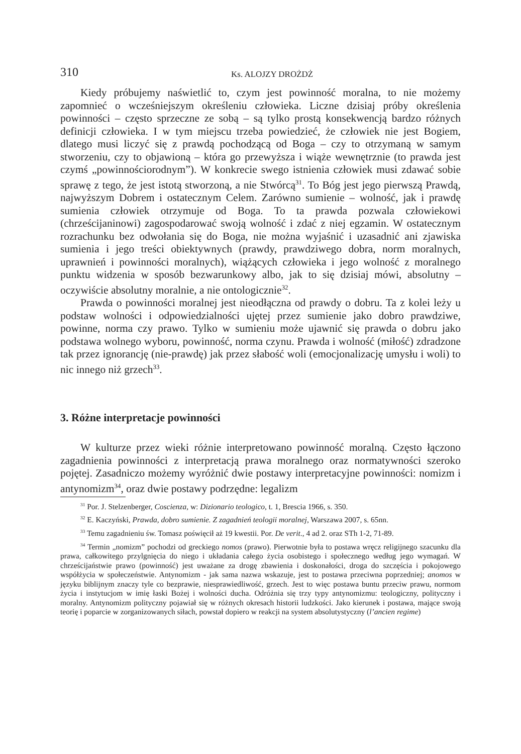310 Ks. ALOJZY DROŻDŻ
Kiedy próbujemy naświetlić to, czym jest powinność moralna, to nie możemy zapomnieć o wcześniejszym określeniu człowieka. Liczne dzisiaj próby określenia powinności – często sprzeczne ze sobą – są tylko prostą konsekwencją bardzo różnych definicji człowieka. I w tym miejscu trzeba powiedzieć, że człowiek nie jest Bogiem, dlatego musi liczyć się z prawdą pochodzącą od Boga – czy to otrzymaną w samym stworzeniu, czy to objawioną – która go przewyższa i wiąże wewnętrznie (to prawda jest czymś „powinnościorodnym”). W konkrecie swego istnienia człowiek musi zdawać sobie sprawę z tego, że jest istotą stworzoną, a nie Stwórcą<sup>31</sup>. To Bóg jest jego pierwszą Prawdą, najwyższym Dobrem i ostatecznym Celem. Zarówno sumienie – wolność, jak i prawdę sumienia człowiek otrzymuje od Boga. To ta prawda pozwala człowiekowi (chrześcijaninowi) zagospodarować swoją wolność i zdać z niej egzamin. W ostatecznym rozrachunku bez odwołania się do Boga, nie można wyjaśnić i uzasadnić ani zjawiska sumienia i jego treści obiektywnych (prawdy, prawdziwego dobra, norm moralnych, uprawnień i powinności moralnych), wiążących człowieka i jego wolność z moralnego punktu widzenia w sposób bezwarunkowy albo, jak to się dzisiaj mówi, absolutny – oczywiście absolutny moralnie, a nie ontologicznie<sup>32</sup>.
Prawda o powinności moralnej jest nieodłączna od prawdy o dobru. Ta z kolei leży u podstaw wolności i odpowiedzialności ujętej przez sumienie jako dobro prawdziwe, powinne, norma czy prawo. Tylko w sumieniu może ujawnić się prawda o dobru jako podstawa wolnego wyboru, powinność, norma czynu. Prawda i wolność (miłość) zdradzone tak przez ignorancję (nie-prawdę) jak przez słabość woli (emocjonalizację umysłu i woli) to nic innego niż grzech<sup>33</sup>.
3. Różne interpretacje powinności
W kulturze przez wieki różnie interpretowano powinność moralną. Często łączono zagadnienia powinności z interpretacją prawa moralnego oraz normatywności szeroko pojętej. Zasadniczo możemy wyróżnić dwie postawy interpretacyjne powinności: nomizm i antynomizm<sup>34</sup>, oraz dwie postawy podrzędne: legalizm
<sup>31</sup> Por. J. Stelzenberger, Coscienza, w: Dizionario teologico, t. 1, Brescia 1966, s. 350.
<sup>32</sup> E. Kaczyński, Prawda, dobro sumienie. Z zagadnień teologii moralnej, Warszawa 2007, s. 65nn.
<sup>33</sup> Temu zagadnieniu św. Tomasz poświęcił aż 19 kwestii. Por. De verit., 4 ad 2. oraz STh 1-2, 71-89.
<sup>34</sup> Termin „nomizm” pochodzi od greckiego nomos (prawo). Pierwotnie była to postawa wręcz religijnego szacunku dla prawa, całkowitego przylgnięcia do niego i układania całego życia osobistego i społecznego według jego wymagań. W chrześcijaństwie prawo (powinność) jest uważane za drogę zbawienia i doskonałości, droga do szczęścia i pokojowego współżycia w społeczeństwie. Antynomizm - jak sama nazwa wskazuje, jest to postawa przeciwna poprzedniej; anomos w języku biblijnym znaczy tyle co bezprawie, niesprawiedliwość, grzech. Jest to więc postawa buntu przeciw prawu, normom życia i instytucjom w imię łaski Bożej i wolności ducha. Odróżnia się trzy typy antynomizmu: teologiczny, polityczny i moralny. Antynomizm polityczny pojawiał się w różnych okresach historii ludzkości. Jako kierunek i postawa, mające swoją teorię i poparcie w zorganizowanych siłach, powstał dopiero w reakcji na system absolutystyczny (l’ancien regime)